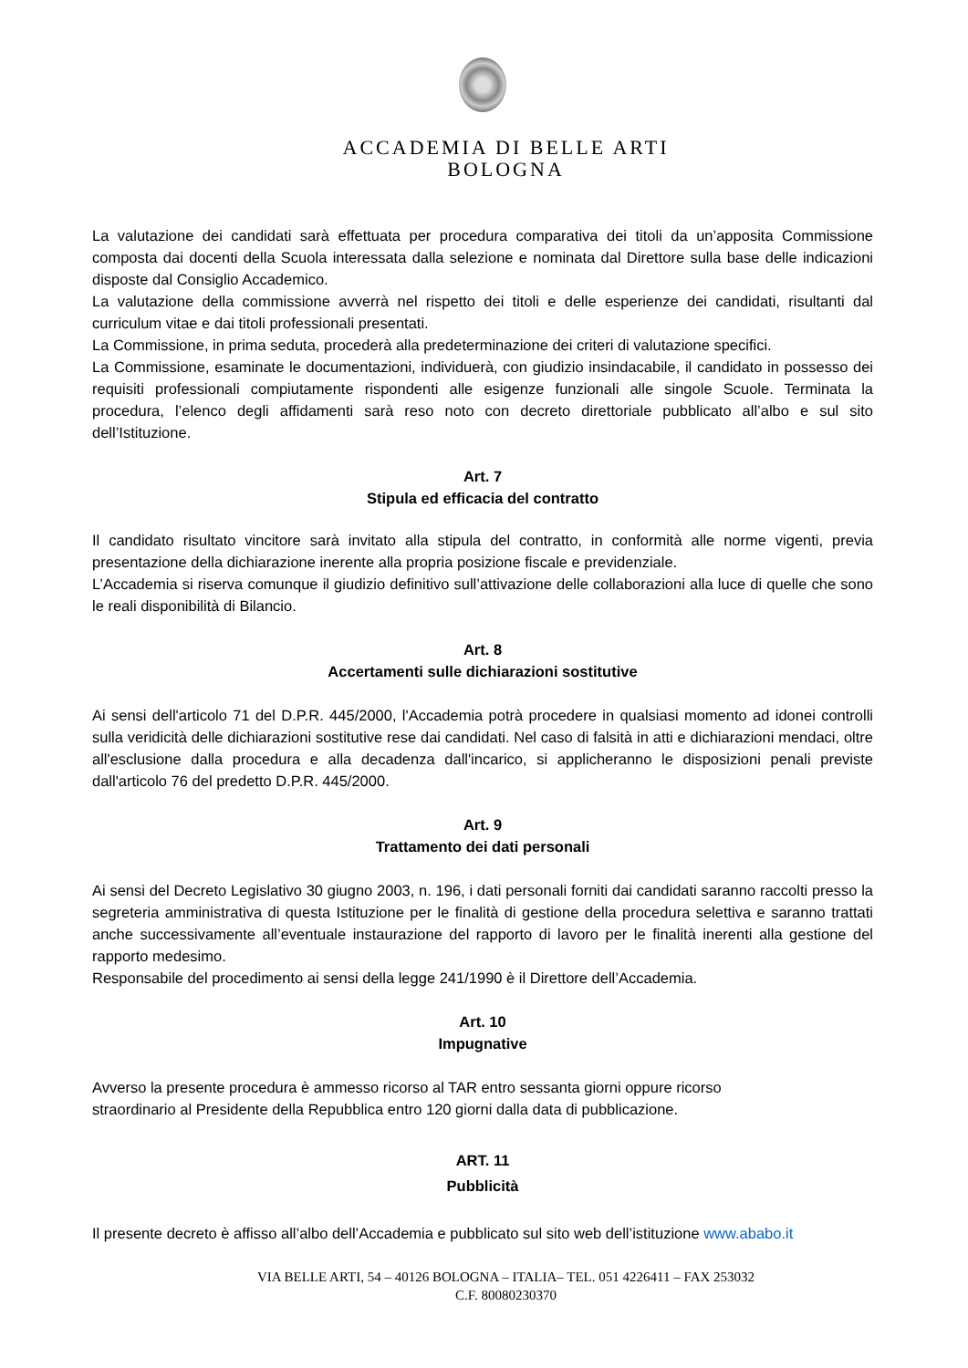ACCADEMIA DI BELLE ARTI
BOLOGNA
La valutazione dei candidati sarà effettuata per procedura comparativa dei titoli da un’apposita Commissione composta dai docenti della Scuola interessata dalla selezione e nominata dal Direttore sulla base delle indicazioni disposte dal Consiglio Accademico.
La valutazione della commissione avverrà nel rispetto dei titoli e delle esperienze dei candidati, risultanti dal curriculum vitae e dai titoli professionali presentati.
La Commissione, in prima seduta, procederà alla predeterminazione dei criteri di valutazione specifici.
La Commissione, esaminate le documentazioni, individuerà, con giudizio insindacabile, il candidato in possesso dei requisiti professionali compiutamente rispondenti alle esigenze funzionali alle singole Scuole. Terminata la procedura, l’elenco degli affidamenti sarà reso noto con decreto direttoriale pubblicato all’albo e sul sito dell’Istituzione.
Art. 7
Stipula ed efficacia del contratto
Il candidato risultato vincitore sarà invitato alla stipula del contratto, in conformità alle norme vigenti, previa presentazione della dichiarazione inerente alla propria posizione fiscale e previdenziale.
L’Accademia si riserva comunque il giudizio definitivo sull’attivazione delle collaborazioni alla luce di quelle che sono le reali disponibilità di Bilancio.
Art. 8
Accertamenti sulle dichiarazioni sostitutive
Ai sensi dell'articolo 71 del D.P.R. 445/2000, l'Accademia potrà procedere in qualsiasi momento ad idonei controlli sulla veridicità delle dichiarazioni sostitutive rese dai candidati. Nel caso di falsità in atti e dichiarazioni mendaci, oltre all'esclusione dalla procedura e alla decadenza dall'incarico, si applicheranno le disposizioni penali previste dall'articolo 76 del predetto D.P.R. 445/2000.
Art. 9
Trattamento dei dati personali
Ai sensi del Decreto Legislativo 30 giugno 2003, n. 196, i dati personali forniti dai candidati saranno raccolti presso la segreteria amministrativa di questa Istituzione per le finalità di gestione della procedura selettiva e saranno trattati anche successivamente all’eventuale instaurazione del rapporto di lavoro per le finalità inerenti alla gestione del rapporto medesimo.
Responsabile del procedimento ai sensi della legge 241/1990 è il Direttore dell’Accademia.
Art. 10
Impugnative
Avverso la presente procedura è ammesso ricorso al TAR entro sessanta giorni oppure ricorso
straordinario al Presidente della Repubblica entro 120 giorni dalla data di pubblicazione.
ART. 11
Pubblicità
Il presente decreto è affisso all’albo dell’Accademia e pubblicato sul sito web dell’istituzione www.ababo.it
VIA BELLE ARTI, 54 – 40126 BOLOGNA – ITALIA– TEL. 051 4226411 – FAX 253032
C.F. 80080230370